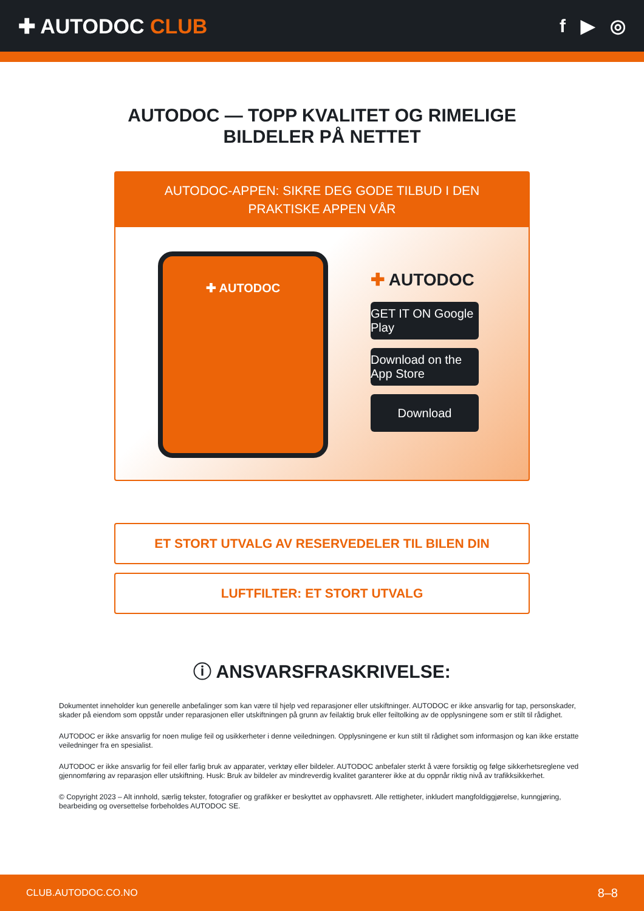✚ AUTODOC CLUB f ▶ ◎
AUTODOC — TOPP KVALITET OG RIMELIGE BILDELER PÅ NETTET
AUTODOC-APPEN: SIKRE DEG GODE TILBUD I DEN PRAKTISKE APPEN VÅR
✚ AUTODOC
✚ AUTODOC
GET IT ON Google Play
Download on the App Store
Download
ET STORT UTVALG AV RESERVEDELER TIL BILEN DIN
LUFTFILTER: ET STORT UTVALG
ⓘ ANSVARSFRASKRIVELSE:
Dokumentet inneholder kun generelle anbefalinger som kan være til hjelp ved reparasjoner eller utskiftninger. AUTODOC er ikke ansvarlig for tap, personskader, skader på eiendom som oppstår under reparasjonen eller utskiftningen på grunn av feilaktig bruk eller feiltolking av de opplysningene som er stilt til rådighet.
AUTODOC er ikke ansvarlig for noen mulige feil og usikkerheter i denne veiledningen. Opplysningene er kun stilt til rådighet som informasjon og kan ikke erstatte veiledninger fra en spesialist.
AUTODOC er ikke ansvarlig for feil eller farlig bruk av apparater, verktøy eller bildeler. AUTODOC anbefaler sterkt å være forsiktig og følge sikkerhetsreglene ved gjennomføring av reparasjon eller utskiftning. Husk: Bruk av bildeler av mindreverdig kvalitet garanterer ikke at du oppnår riktig nivå av trafikksikkerhet.
© Copyright 2023 – Alt innhold, særlig tekster, fotografier og grafikker er beskyttet av opphavsrett. Alle rettigheter, inkludert mangfoldiggjørelse, kunngjøring, bearbeiding og oversettelse forbeholdes AUTODOC SE.
CLUB.AUTODOC.CO.NO 8–8